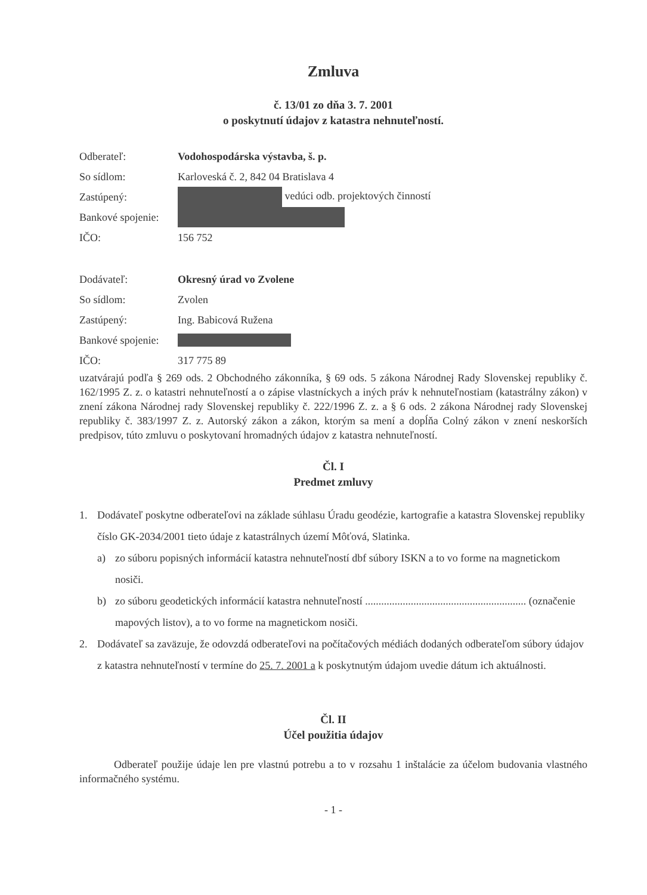Zmluva
č. 13/01 zo dňa 3. 7. 2001
o poskytnutí údajov z katastra nehnuteľností.
| Odberateľ: | Vodohospodárska výstavba, š. p. |
| So sídlom: | Karloveská č. 2, 842 04 Bratislava 4 |
| Zastúpený: | vedúci odb. projektových činností |
| Bankové spojenie: | |
| IČO: | 156 752 |
| Dodávateľ: | Okresný úrad vo Zvolene |
| So sídlom: | Zvolen |
| Zastúpený: | Ing. Babicová Ružena |
| Bankové spojenie: | |
| IČO: | 317 775 89 |
uzatvárajú podľa § 269 ods. 2 Obchodného zákonníka, § 69 ods. 5 zákona Národnej Rady Slovenskej republiky č. 162/1995 Z. z. o katastri nehnuteľností a o zápise vlastníckych a iných práv k nehnuteľnostiam (katastrálny zákon) v znení zákona Národnej rady Slovenskej republiky č. 222/1996 Z. z. a § 6 ods. 2 zákona Národnej rady Slovenskej republiky č. 383/1997 Z. z. Autorský zákon a zákon, ktorým sa mení a dopĺňa Colný zákon v znení neskorších predpisov, túto zmluvu o poskytovaní hromadných údajov z katastra nehnuteľností.
Čl. I
Predmet zmluvy
1. Dodávateľ poskytne odberateľovi na základe súhlasu Úradu geodézie, kartografie a katastra Slovenskej republiky číslo GK-2034/2001 tieto údaje z katastrálnych území Môťová, Slatinka.
a) zo súboru popisných informácií katastra nehnuteľností dbf súbory ISKN a to vo forme na magnetickom nosiči.
b) zo súboru geodetických informácií katastra nehnuteľností ............................................................ (označenie mapových listov), a to vo forme na magnetickom nosiči.
2. Dodávateľ sa zaväzuje, že odovzdá odberateľovi na počítačových médiách dodaných odberateľom súbory údajov z katastra nehnuteľností v termíne do 25. 7. 2001 a k poskytnutým údajom uvedie dátum ich aktuálnosti.
Čl. II
Účel použitia údajov
Odberateľ použije údaje len pre vlastnú potrebu a to v rozsahu 1 inštalácie za účelom budovania vlastného informačného systému.
- 1 -